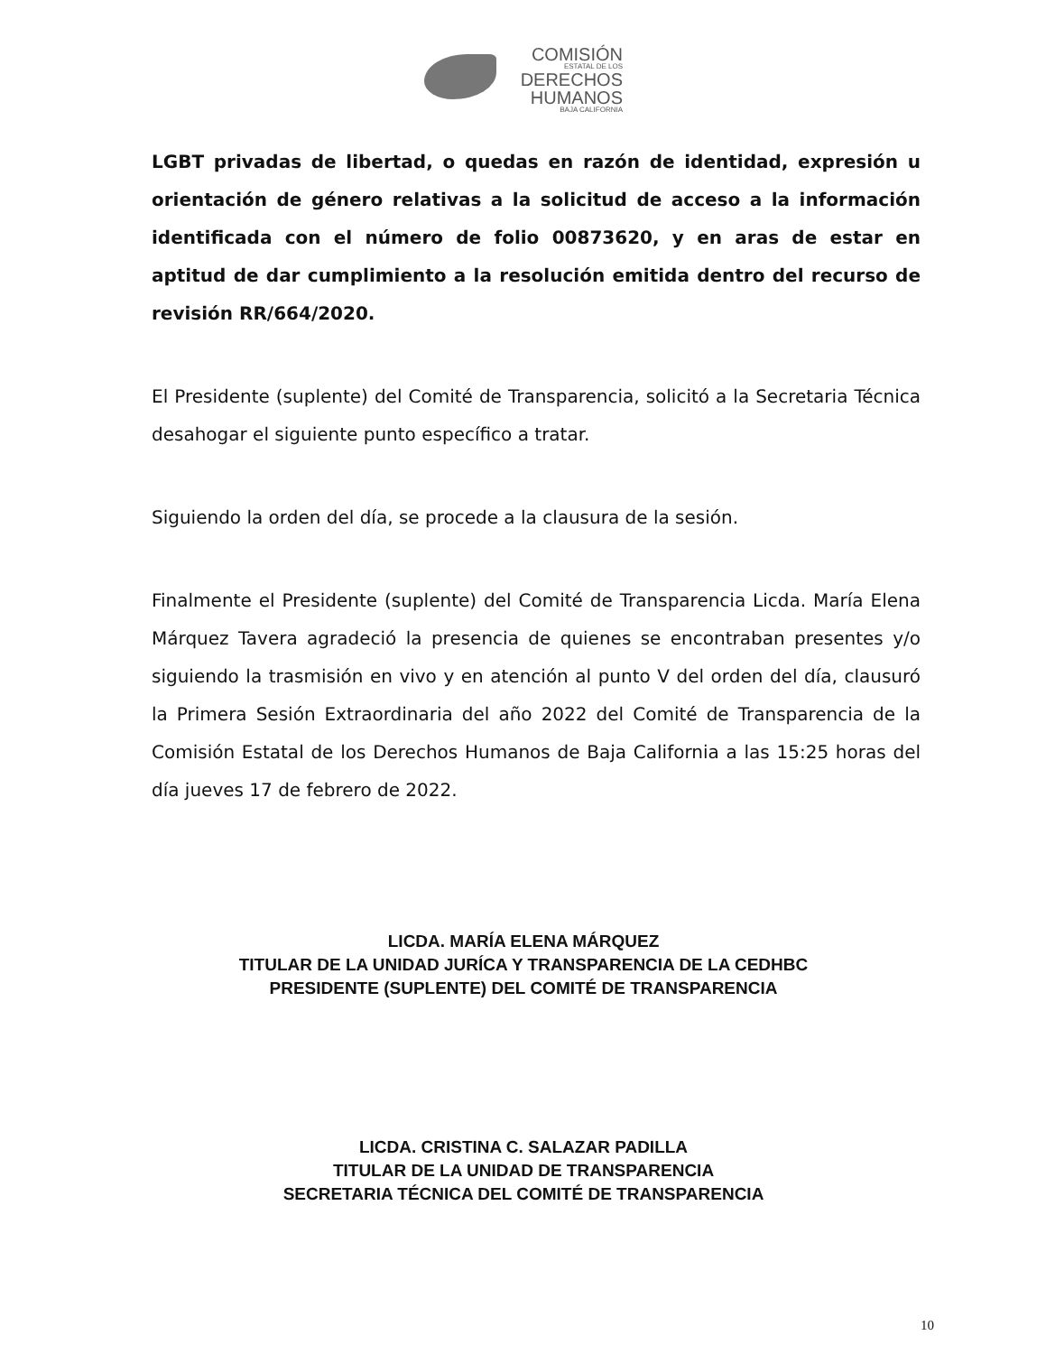COMISIÓN
ESTATAL DE LOS
DERECHOS
HUMANOS
BAJA CALIFORNIA
LGBT privadas de libertad, o quedas en razón de identidad, expresión u orientación de género relativas a la solicitud de acceso a la información identificada con el número de folio 00873620, y en aras de estar en aptitud de dar cumplimiento a la resolución emitida dentro del recurso de revisión RR/664/2020.
El Presidente (suplente) del Comité de Transparencia, solicitó a la Secretaria Técnica desahogar el siguiente punto específico a tratar.
Siguiendo la orden del día, se procede a la clausura de la sesión.
Finalmente el Presidente (suplente) del Comité de Transparencia Licda. María Elena Márquez Tavera agradeció la presencia de quienes se encontraban presentes y/o siguiendo la trasmisión en vivo y en atención al punto V del orden del día, clausuró la Primera Sesión Extraordinaria del año 2022 del Comité de Transparencia de la Comisión Estatal de los Derechos Humanos de Baja California a las 15:25 horas del día jueves 17 de febrero de 2022.
LICDA. MARÍA ELENA MÁRQUEZ
TITULAR DE LA UNIDAD JURÍCA Y TRANSPARENCIA DE LA CEDHBC
PRESIDENTE (SUPLENTE) DEL COMITÉ DE TRANSPARENCIA
LICDA. CRISTINA C. SALAZAR PADILLA
TITULAR DE LA UNIDAD DE TRANSPARENCIA
SECRETARIA TÉCNICA DEL COMITÉ DE TRANSPARENCIA
10